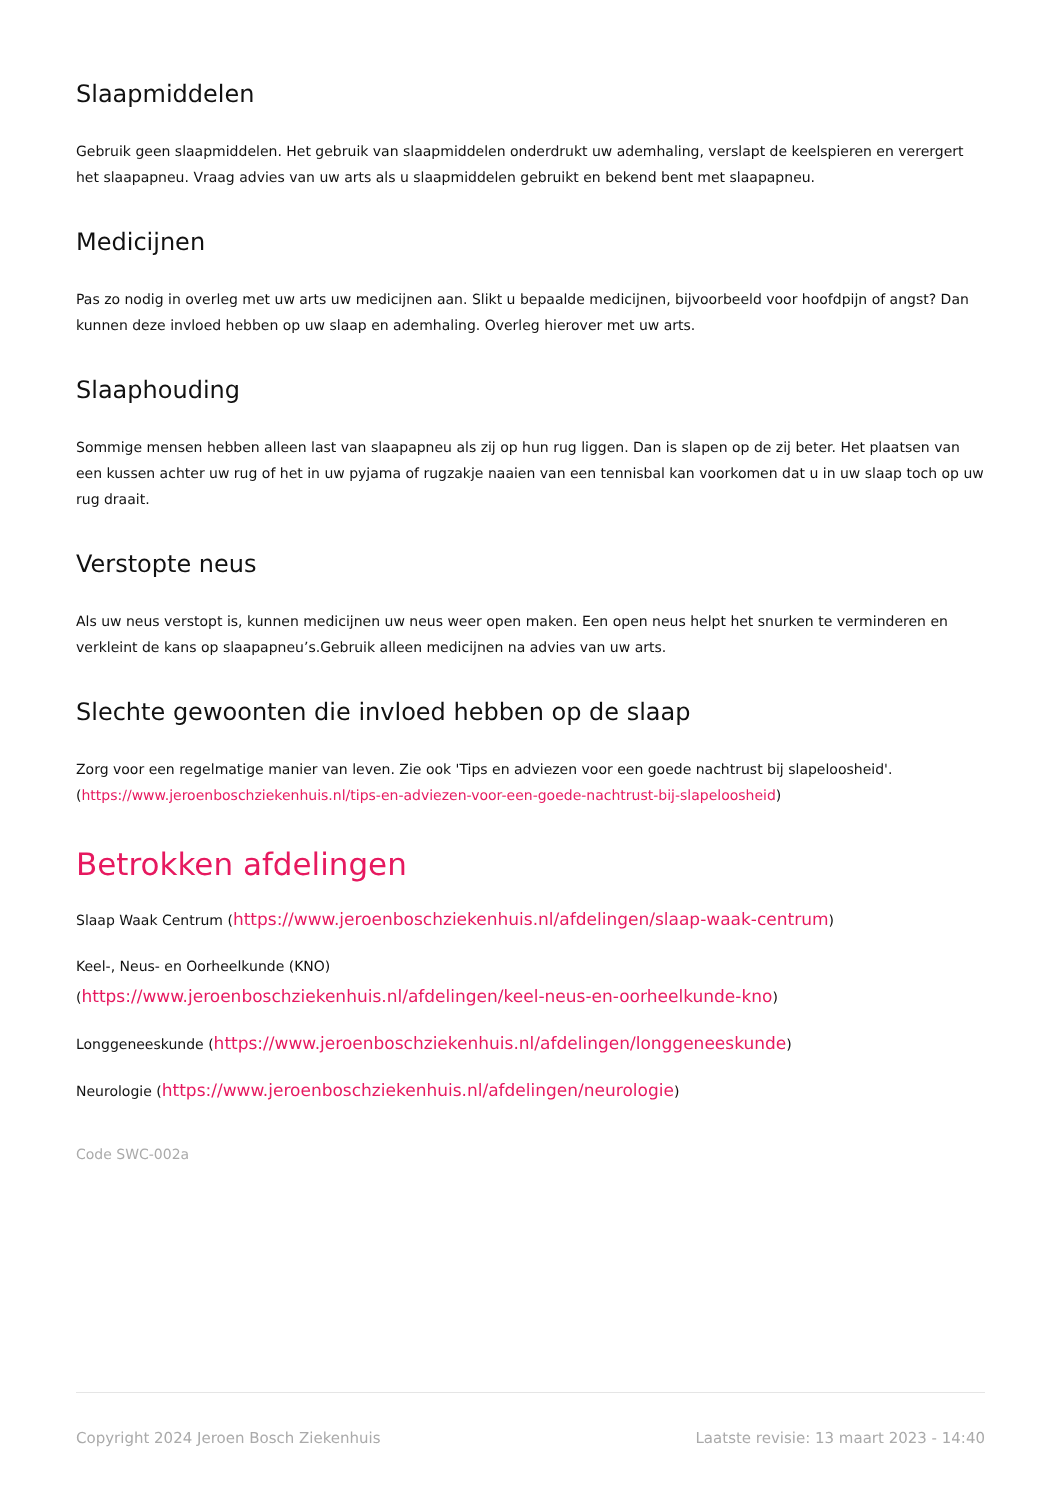Slaapmiddelen
Gebruik geen slaapmiddelen. Het gebruik van slaapmiddelen onderdrukt uw ademhaling, verslapt de keelspieren en verergert het slaapapneu. Vraag advies van uw arts als u slaapmiddelen gebruikt en bekend bent met slaapapneu.
Medicijnen
Pas zo nodig in overleg met uw arts uw medicijnen aan. Slikt u bepaalde medicijnen, bijvoorbeeld voor hoofdpijn of angst? Dan kunnen deze invloed hebben op uw slaap en ademhaling. Overleg hierover met uw arts.
Slaaphouding
Sommige mensen hebben alleen last van slaapapneu als zij op hun rug liggen. Dan is slapen op de zij beter. Het plaatsen van een kussen achter uw rug of het in uw pyjama of rugzakje naaien van een tennisbal kan voorkomen dat u in uw slaap toch op uw rug draait.
Verstopte neus
Als uw neus verstopt is, kunnen medicijnen uw neus weer open maken. Een open neus helpt het snurken te verminderen en verkleint de kans op slaapapneu’s.Gebruik alleen medicijnen na advies van uw arts.
Slechte gewoonten die invloed hebben op de slaap
Zorg voor een regelmatige manier van leven. Zie ook 'Tips en adviezen voor een goede nachtrust bij slapeloosheid'. (https://www.jeroenboschziekenhuis.nl/tips-en-adviezen-voor-een-goede-nachtrust-bij-slapeloosheid)
Betrokken afdelingen
Slaap Waak Centrum (https://www.jeroenboschziekenhuis.nl/afdelingen/slaap-waak-centrum)
Keel-, Neus- en Oorheelkunde (KNO)
(https://www.jeroenboschziekenhuis.nl/afdelingen/keel-neus-en-oorheelkunde-kno)
Longgeneeskunde (https://www.jeroenboschziekenhuis.nl/afdelingen/longgeneeskunde)
Neurologie (https://www.jeroenboschziekenhuis.nl/afdelingen/neurologie)
Code SWC-002a
Copyright 2024 Jeroen Bosch Ziekenhuis Laatste revisie: 13 maart 2023 - 14:40